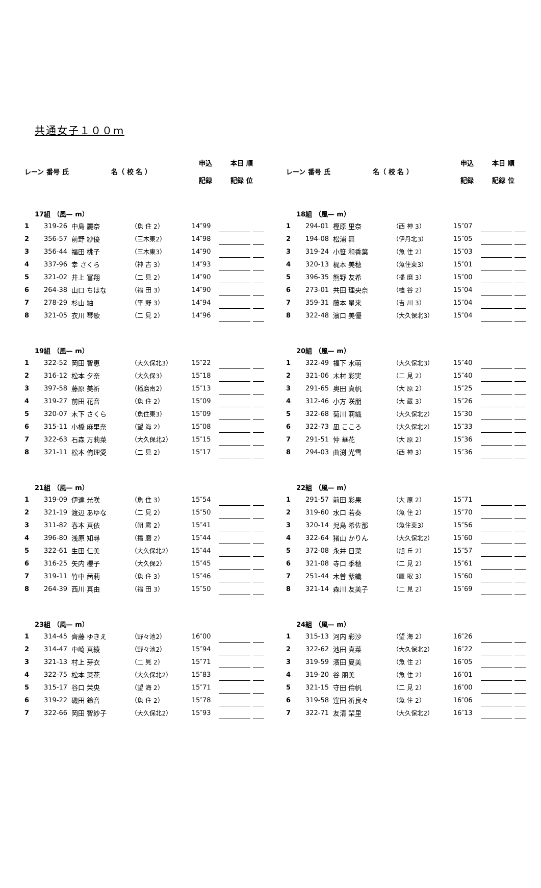共通女子１００ｍ
| レーン | 番号 氏 | 名（ 校 名 ） | | 申込 記録 | 本日 順 記録 位 | | |
| --- | --- | --- | --- | --- | --- | --- | --- |
| 17組 （風— m） | | | | | | | |
| 1 | 319-26 | 中島 麗奈 | （魚 住 2） | 14″99 | | | |
| 2 | 356-57 | 前野 紗優 | （三木東2） | 14″98 | | | |
| 3 | 356-44 | 福田 桃子 | （三木東3） | 14″90 | | | |
| 4 | 337-96 | 幸 さくら | （神 吉 3） | 14″93 | | | |
| 5 | 321-02 | 井上 富翔 | （二 見 2） | 14″90 | | | |
| 6 | 264-38 | 山口 ちはな | （福 田 3） | 14″90 | | | |
| 7 | 278-29 | 杉山 紬 | （平 野 3） | 14″94 | | | |
| 8 | 321-05 | 衣川 琴歌 | （二 見 2） | 14″96 | | | |
| 19組 （風— m） | | | | | | | |
| 1 | 322-52 | 岡田 智恵 | （大久保北3） | 15″22 | | | |
| 2 | 316-12 | 松本 夕奈 | （大久保3） | 15″18 | | | |
| 3 | 397-58 | 藤原 美祈 | （播磨南2） | 15″13 | | | |
| 4 | 319-27 | 前田 花音 | （魚 住 2） | 15″09 | | | |
| 5 | 320-07 | 木下 さくら | （魚住東3） | 15″09 | | | |
| 6 | 315-11 | 小橋 麻里奈 | （望 海 2） | 15″08 | | | |
| 7 | 322-63 | 石森 万莉菜 | （大久保北2） | 15″15 | | | |
| 8 | 321-11 | 松本 侑理愛 | （二 見 2） | 15″17 | | | |
| 21組 （風— m） | | | | | | | |
| 1 | 319-09 | 伊達 光咲 | （魚 住 3） | 15″54 | | | |
| 2 | 321-19 | 渡辺 あゆな | （二 見 2） | 15″50 | | | |
| 3 | 311-82 | 春本 真依 | （朝 霧 2） | 15″41 | | | |
| 4 | 396-80 | 浅原 知尋 | （播 磨 2） | 15″44 | | | |
| 5 | 322-61 | 生田 仁美 | （大久保北2） | 15″44 | | | |
| 6 | 316-25 | 矢内 櫻子 | （大久保2） | 15″45 | | | |
| 7 | 319-11 | 竹中 茜莉 | （魚 住 3） | 15″46 | | | |
| 8 | 264-39 | 西川 真由 | （福 田 3） | 15″50 | | | |
| 23組 （風— m） | | | | | | | |
| 1 | 314-45 | 齊藤 ゆきえ | （野々池2） | 16″00 | | | |
| 2 | 314-47 | 中崎 真綾 | （野々池2） | 15″94 | | | |
| 3 | 321-13 | 村上 芽衣 | （二 見 2） | 15″71 | | | |
| 4 | 322-75 | 松本 菜花 | （大久保北2） | 15″83 | | | |
| 5 | 315-17 | 谷口 茉央 | （望 海 2） | 15″71 | | | |
| 6 | 319-22 | 磯田 鈴音 | （魚 住 2） | 15″78 | | | |
| 7 | 322-66 | 岡田 智紗子 | （大久保北2） | 15″93 | | | |
| レーン | 番号 氏 | 名（ 校 名 ） | | 申込 記録 | 本日 順 記録 位 | | |
| --- | --- | --- | --- | --- | --- | --- | --- |
| 18組 （風— m） | | | | | | | |
| 1 | 294-01 | 樫原 里奈 | （西 神 3） | 15″07 | | | |
| 2 | 194-08 | 松浦 舞 | （伊丹北3） | 15″05 | | | |
| 3 | 319-24 | 小笹 和香葉 | （魚 住 2） | 15″03 | | | |
| 4 | 320-13 | 梶本 美穂 | （魚住東3） | 15″01 | | | |
| 5 | 396-35 | 熊野 友希 | （播 磨 3） | 15″00 | | | |
| 6 | 273-01 | 共田 理央奈 | （櫨 谷 2） | 15″04 | | | |
| 7 | 359-31 | 藤本 星来 | （吉 川 3） | 15″04 | | | |
| 8 | 322-48 | 濱口 美優 | （大久保北3） | 15″04 | | | |
| 20組 （風— m） | | | | | | | |
| 1 | 322-49 | 福下 水萌 | （大久保北3） | 15″40 | | | |
| 2 | 321-06 | 木村 彩実 | （二 見 2） | 15″40 | | | |
| 3 | 291-65 | 奥田 真帆 | （大 原 2） | 15″25 | | | |
| 4 | 312-46 | 小方 咲朋 | （大 蔵 3） | 15″26 | | | |
| 5 | 322-68 | 菊川 莉織 | （大久保北2） | 15″30 | | | |
| 6 | 322-73 | 凪 こころ | （大久保北2） | 15″33 | | | |
| 7 | 291-51 | 仲 華花 | （大 原 2） | 15″36 | | | |
| 8 | 294-03 | 曲渕 光雪 | （西 神 3） | 15″36 | | | |
| 22組 （風— m） | | | | | | | |
| 1 | 291-57 | 前田 彩果 | （大 原 2） | 15″71 | | | |
| 2 | 319-60 | 水口 若奏 | （魚 住 2） | 15″70 | | | |
| 3 | 320-14 | 児島 希佐那 | （魚住東3） | 15″56 | | | |
| 4 | 322-64 | 猪山 かりん | （大久保北2） | 15″60 | | | |
| 5 | 372-08 | 永井 日菜 | （旭 丘 2） | 15″57 | | | |
| 6 | 321-08 | 寺口 季穂 | （二 見 2） | 15″61 | | | |
| 7 | 251-44 | 木曽 紫織 | （鷹 取 3） | 15″60 | | | |
| 8 | 321-14 | 森川 友美子 | （二 見 2） | 15″69 | | | |
| 24組 （風— m） | | | | | | | |
| 1 | 315-13 | 河内 彩沙 | （望 海 2） | 16″26 | | | |
| 2 | 322-62 | 池田 真菜 | （大久保北2） | 16″22 | | | |
| 3 | 319-59 | 濱田 夏美 | （魚 住 2） | 16″05 | | | |
| 4 | 319-20 | 谷 朋美 | （魚 住 2） | 16″01 | | | |
| 5 | 321-15 | 守田 伶帆 | （二 見 2） | 16″00 | | | |
| 6 | 319-58 | 窪田 祈良々 | （魚 住 2） | 16″06 | | | |
| 7 | 322-71 | 友清 栞里 | （大久保北2） | 16″13 | | | |